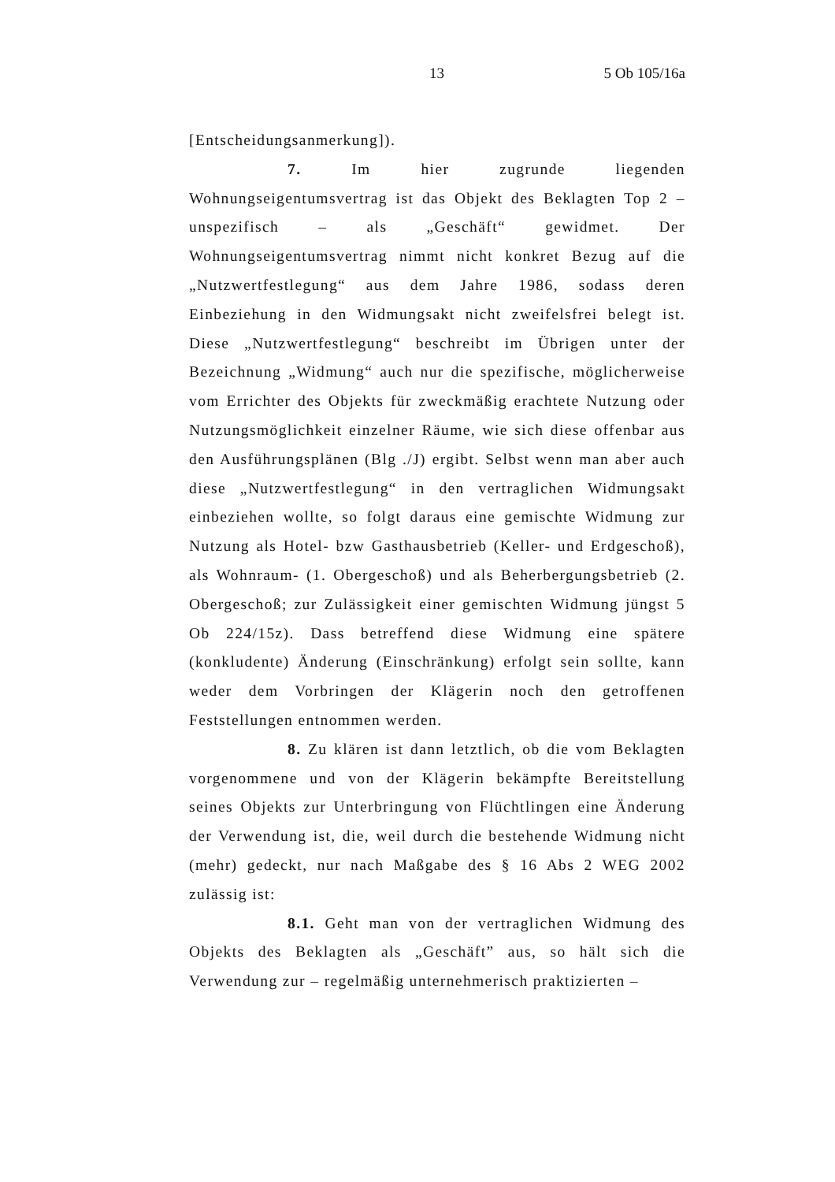13 5 Ob 105/16a
[Entscheidungsanmerkung]).
7. Im hier zugrunde liegenden Wohnungseigentumsvertrag ist das Objekt des Beklagten Top 2 – unspezifisch – als „Geschäft“ gewidmet. Der Wohnungseigentumsvertrag nimmt nicht konkret Bezug auf die „Nutzwertfestlegung“ aus dem Jahre 1986, sodass deren Einbeziehung in den Widmungsakt nicht zweifelsfrei belegt ist. Diese „Nutzwertfestlegung“ beschreibt im Übrigen unter der Bezeichnung „Widmung“ auch nur die spezifische, möglicherweise vom Errichter des Objekts für zweckmäßig erachtete Nutzung oder Nutzungsmöglichkeit einzelner Räume, wie sich diese offenbar aus den Ausführungsplänen (Blg ./J) ergibt. Selbst wenn man aber auch diese „Nutzwertfestlegung“ in den vertraglichen Widmungsakt einbeziehen wollte, so folgt daraus eine gemischte Widmung zur Nutzung als Hotel- bzw Gasthausbetrieb (Keller- und Erdgeschoß), als Wohnraum- (1. Obergeschoß) und als Beherbergungsbetrieb (2. Obergeschoß; zur Zulässigkeit einer gemischten Widmung jüngst 5 Ob 224/15z). Dass betreffend diese Widmung eine spätere (konkludente) Änderung (Einschränkung) erfolgt sein sollte, kann weder dem Vorbringen der Klägerin noch den getroffenen Feststellungen entnommen werden.
8. Zu klären ist dann letztlich, ob die vom Beklagten vorgenommene und von der Klägerin bekämpfte Bereitstellung seines Objekts zur Unterbringung von Flüchtlingen eine Änderung der Verwendung ist, die, weil durch die bestehende Widmung nicht (mehr) gedeckt, nur nach Maßgabe des § 16 Abs 2 WEG 2002 zulässig ist:
8.1. Geht man von der vertraglichen Widmung des Objekts des Beklagten als „Geschäft” aus, so hält sich die Verwendung zur – regelmäßig unternehmerisch praktizierten –